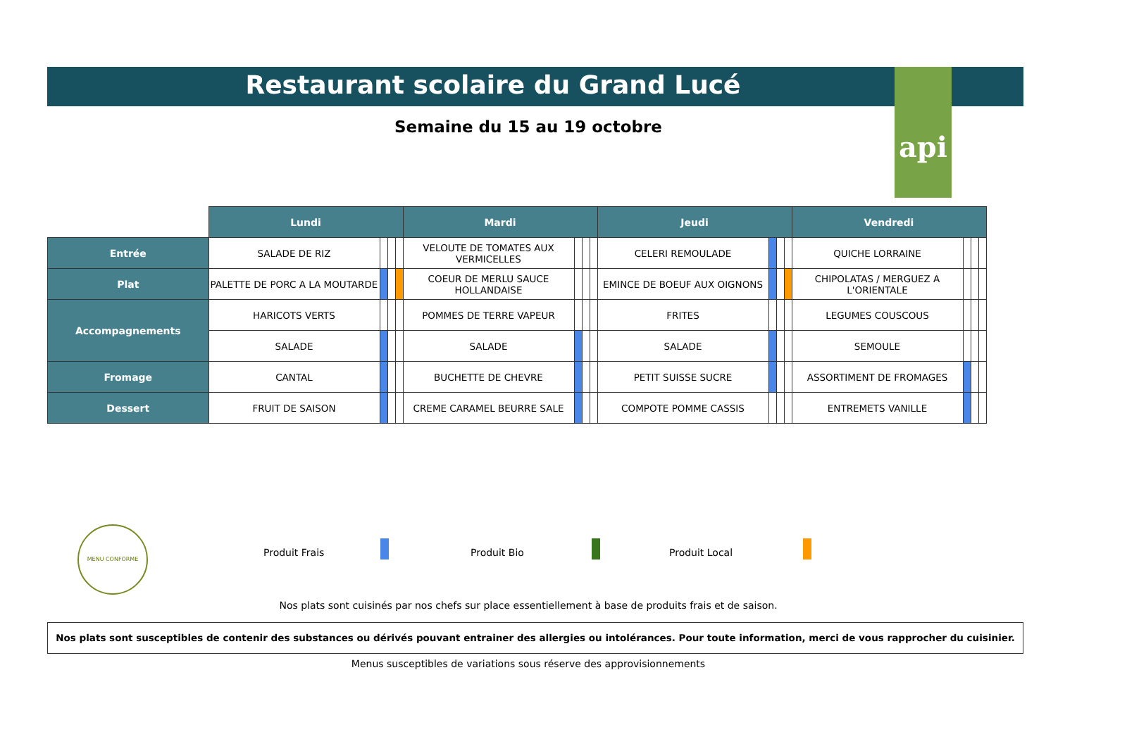api
Restaurant scolaire du Grand Lucé
Semaine du 15 au 19 octobre
| | Lundi | | | | Mardi | | | | Jeudi | | | | Vendredi | | | |
| Entrée | SALADE DE RIZ | | | | VELOUTE DE TOMATES AUX VERMICELLES | | | | CELERI REMOULADE | | | | QUICHE LORRAINE | | | |
| Plat | PALETTE DE PORC A LA MOUTARDE | | | | COEUR DE MERLU SAUCE HOLLANDAISE | | | | EMINCE DE BOEUF AUX OIGNONS | | | | CHIPOLATAS / MERGUEZ A L'ORIENTALE | | | |
| Accompagnements | HARICOTS VERTS | | | | POMMES DE TERRE VAPEUR | | | | FRITES | | | | LEGUMES COUSCOUS | | | |
| | SALADE | | | | SALADE | | | | SALADE | | | | SEMOULE | | | |
| Fromage | CANTAL | | | | BUCHETTE DE CHEVRE | | | | PETIT SUISSE SUCRE | | | | ASSORTIMENT DE FROMAGES | | | |
| Dessert | FRUIT DE SAISON | | | | CREME CARAMEL BEURRE SALE | | | | COMPOTE POMME CASSIS | | | | ENTREMETS VANILLE | | | |
MENU CONFORME
Produit Frais Produit Bio Produit Local
Nos plats sont cuisinés par nos chefs sur place essentiellement à base de produits frais et de saison.
Nos plats sont susceptibles de contenir des substances ou dérivés pouvant entrainer des allergies ou intolérances. Pour toute information, merci de vous rapprocher du cuisinier.
Menus susceptibles de variations sous réserve des approvisionnements